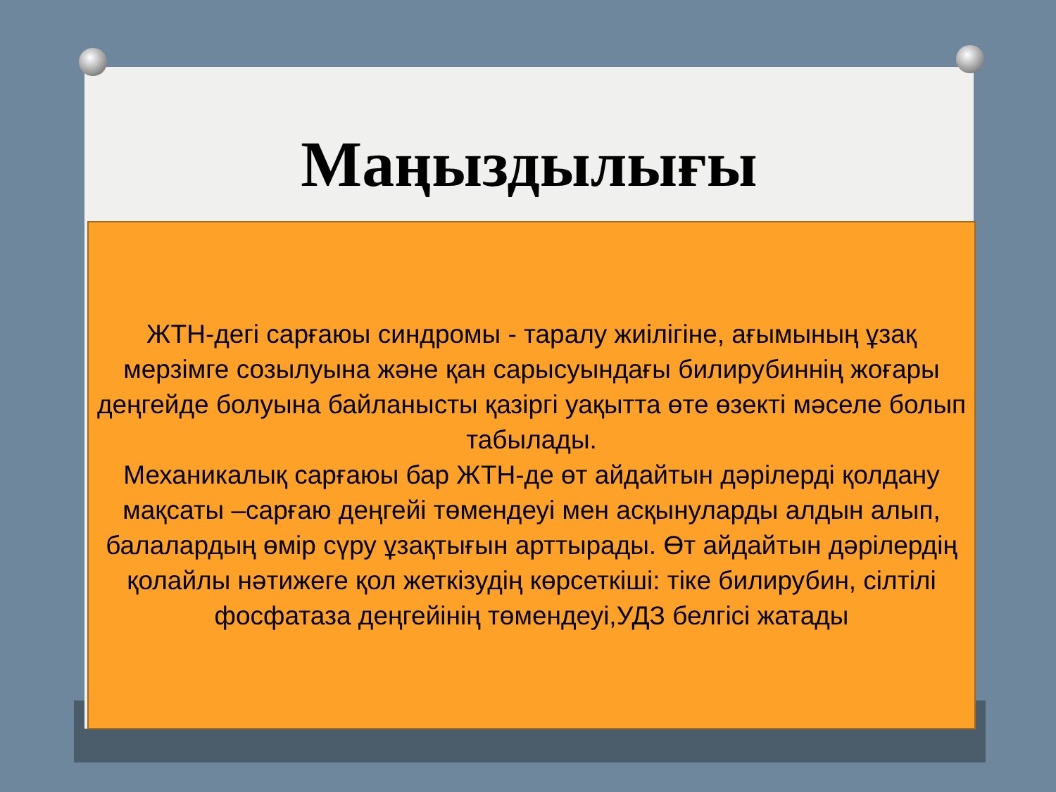Маңыздылығы
ЖТН-дегі сарғаюы синдромы - таралу жиілігіне, ағымының ұзақ мерзімге созылуына және қан сарысуындағы билирубиннің жоғары деңгейде болуына байланысты қазіргі уақытта өте өзекті мәселе болып табылады.
Механикалық сарғаюы бар ЖТН-де өт айдайтын дәрілерді қолдану мақсаты –сарғаю деңгейі төмендеуі мен асқынуларды алдын алып, балалардың өмір сүру ұзақтығын арттырады. Өт айдайтын дәрілердің қолайлы нәтижеге қол жеткізудің көрсеткіші: тіке билирубин, сілтілі фосфатаза деңгейінің төмендеуі,УДЗ белгісі жатады